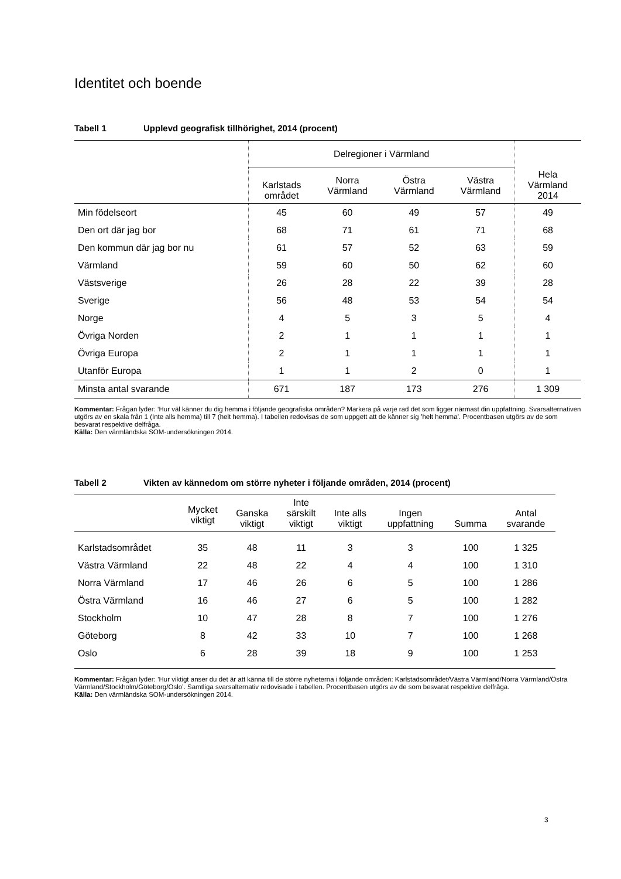Identitet och boende
Tabell 1 Upplevd geografisk tillhörighet, 2014 (procent)
| | Delregioner i Värmland | | | | Hela Värmland 2014 |
| --- | --- | --- | --- | --- | --- |
| | Karlstads området | Norra Värmland | Östra Värmland | Västra Värmland | |
| Min födelseort | 45 | 60 | 49 | 57 | 49 |
| Den ort där jag bor | 68 | 71 | 61 | 71 | 68 |
| Den kommun där jag bor nu | 61 | 57 | 52 | 63 | 59 |
| Värmland | 59 | 60 | 50 | 62 | 60 |
| Västsverige | 26 | 28 | 22 | 39 | 28 |
| Sverige | 56 | 48 | 53 | 54 | 54 |
| Norge | 4 | 5 | 3 | 5 | 4 |
| Övriga Norden | 2 | 1 | 1 | 1 | 1 |
| Övriga Europa | 2 | 1 | 1 | 1 | 1 |
| Utanför Europa | 1 | 1 | 2 | 0 | 1 |
| Minsta antal svarande | 671 | 187 | 173 | 276 | 1 309 |
Kommentar: Frågan lyder: ‘Hur väl känner du dig hemma i följande geografiska områden? Markera på varje rad det som ligger närmast din uppfattning. Svarsalternativen utgörs av en skala från 1 (Inte alls hemma) till 7 (helt hemma). I tabellen redovisas de som uppgett att de känner sig ’helt hemma’. Procentbasen utgörs av de som besvarat respektive delfråga.
Källa: Den värmländska SOM-undersökningen 2014.
Tabell 2 Vikten av kännedom om större nyheter i följande områden, 2014 (procent)
| | Mycket viktigt | Ganska viktigt | Inte särskilt viktigt | Inte alls viktigt | Ingen uppfattning | Summa | Antal svarande |
| --- | --- | --- | --- | --- | --- | --- | --- |
| Karlstadsområdet | 35 | 48 | 11 | 3 | 3 | 100 | 1 325 |
| Västra Värmland | 22 | 48 | 22 | 4 | 4 | 100 | 1 310 |
| Norra Värmland | 17 | 46 | 26 | 6 | 5 | 100 | 1 286 |
| Östra Värmland | 16 | 46 | 27 | 6 | 5 | 100 | 1 282 |
| Stockholm | 10 | 47 | 28 | 8 | 7 | 100 | 1 276 |
| Göteborg | 8 | 42 | 33 | 10 | 7 | 100 | 1 268 |
| Oslo | 6 | 28 | 39 | 18 | 9 | 100 | 1 253 |
Kommentar: Frågan lyder: ’Hur viktigt anser du det är att känna till de större nyheterna i följande områden: Karlstadsområdet/Västra Värmland/Norra Värmland/Östra Värmland/Stockholm/Göteborg/Oslo’. Samtliga svarsalternativ redovisade i tabellen. Procentbasen utgörs av de som besvarat respektive delfråga.
Källa: Den värmländska SOM-undersökningen 2014.
3